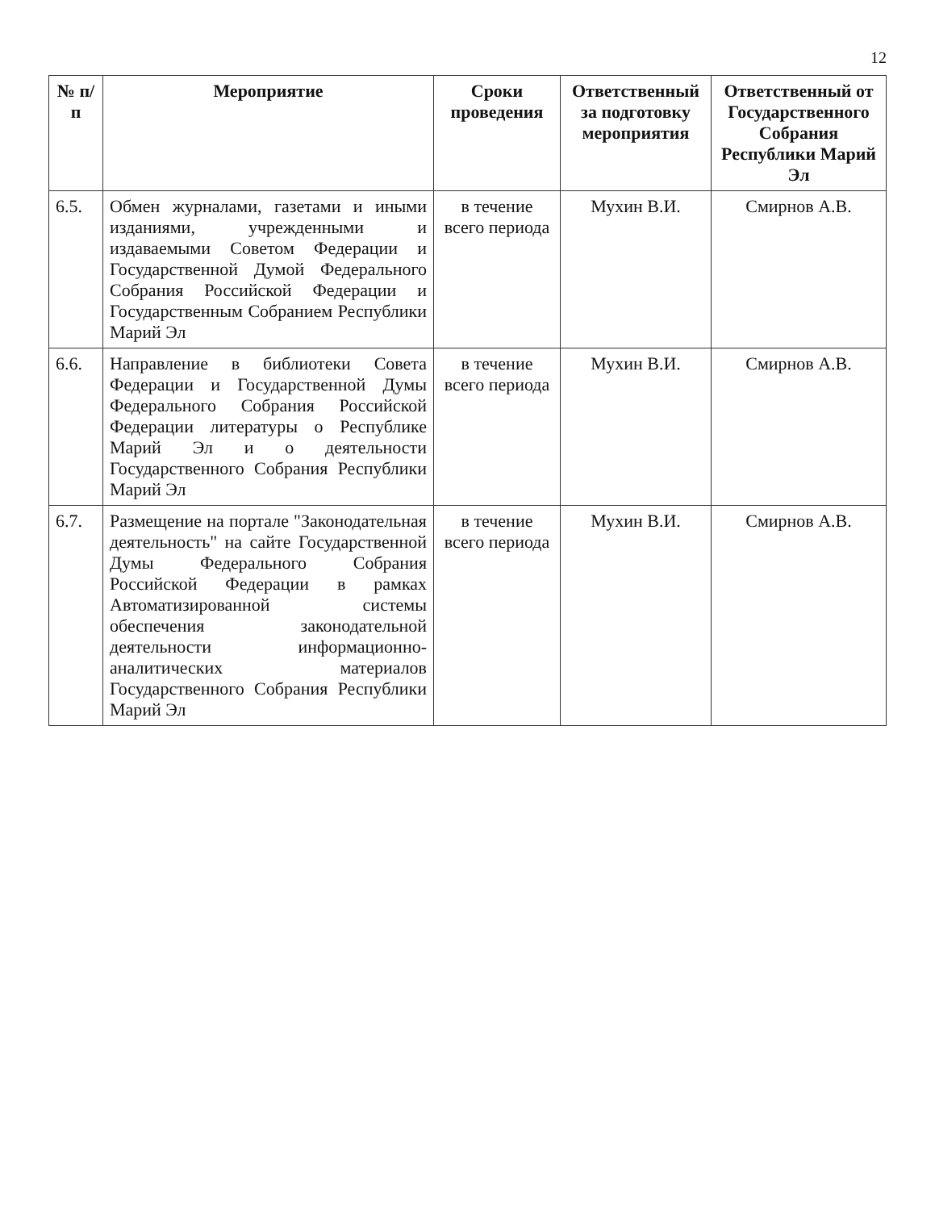12
| № п/п | Мероприятие | Сроки проведения | Ответственный за подготовку мероприятия | Ответственный от Государственного Собрания Республики Марий Эл |
| --- | --- | --- | --- | --- |
| 6.5. | Обмен журналами, газетами и иными изданиями, учрежденными и издаваемыми Советом Федерации и Государственной Думой Федерального Собрания Российской Федерации и Государственным Собранием Республики Марий Эл | в течение всего периода | Мухин В.И. | Смирнов А.В. |
| 6.6. | Направление в библиотеки Совета Федерации и Государственной Думы Федерального Собрания Российской Федерации литературы о Республике Марий Эл и о деятельности Государственного Собрания Республики Марий Эл | в течение всего периода | Мухин В.И. | Смирнов А.В. |
| 6.7. | Размещение на портале "Законодательная деятельность" на сайте Государственной Думы Федерального Собрания Российской Федерации в рамках Автоматизированной системы обеспечения законодательной деятельности информационно-аналитических материалов Государственного Собрания Республики Марий Эл | в течение всего периода | Мухин В.И. | Смирнов А.В. |